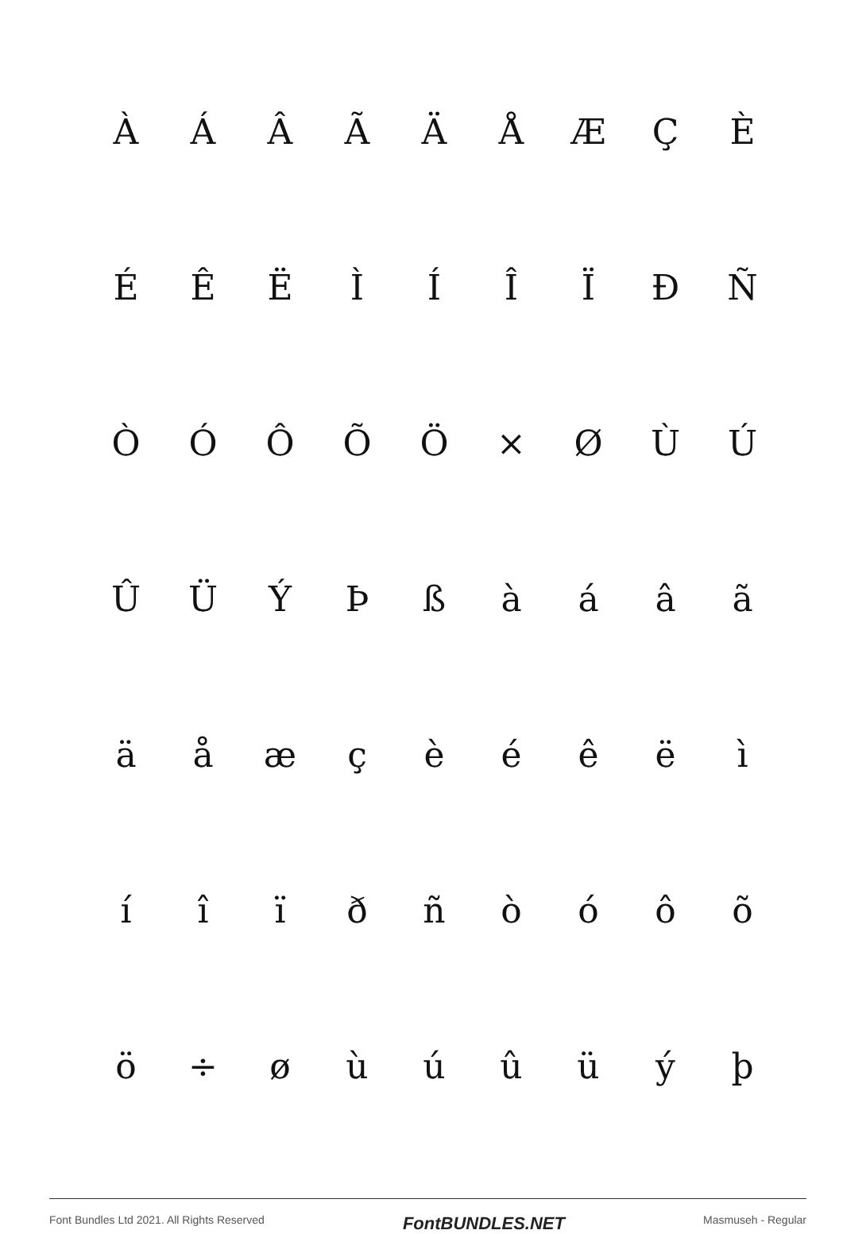À Á Â Ã Ä Å Æ Ç È
É Ê Ë Ì Í Î Ï Ð Ñ
Ò Ó Ô Õ Ö × Ø Ù Ú
Û Ü Ý Þ ß à á â ã
ä å æ ç è é ê ë ì
í î ï ð ñ ò ó ô õ
ö ÷ ø ù ú û ü ý þ
Font Bundles Ltd 2021. All Rights Reserved FontBUNDLES.NET Masmuseh - Regular